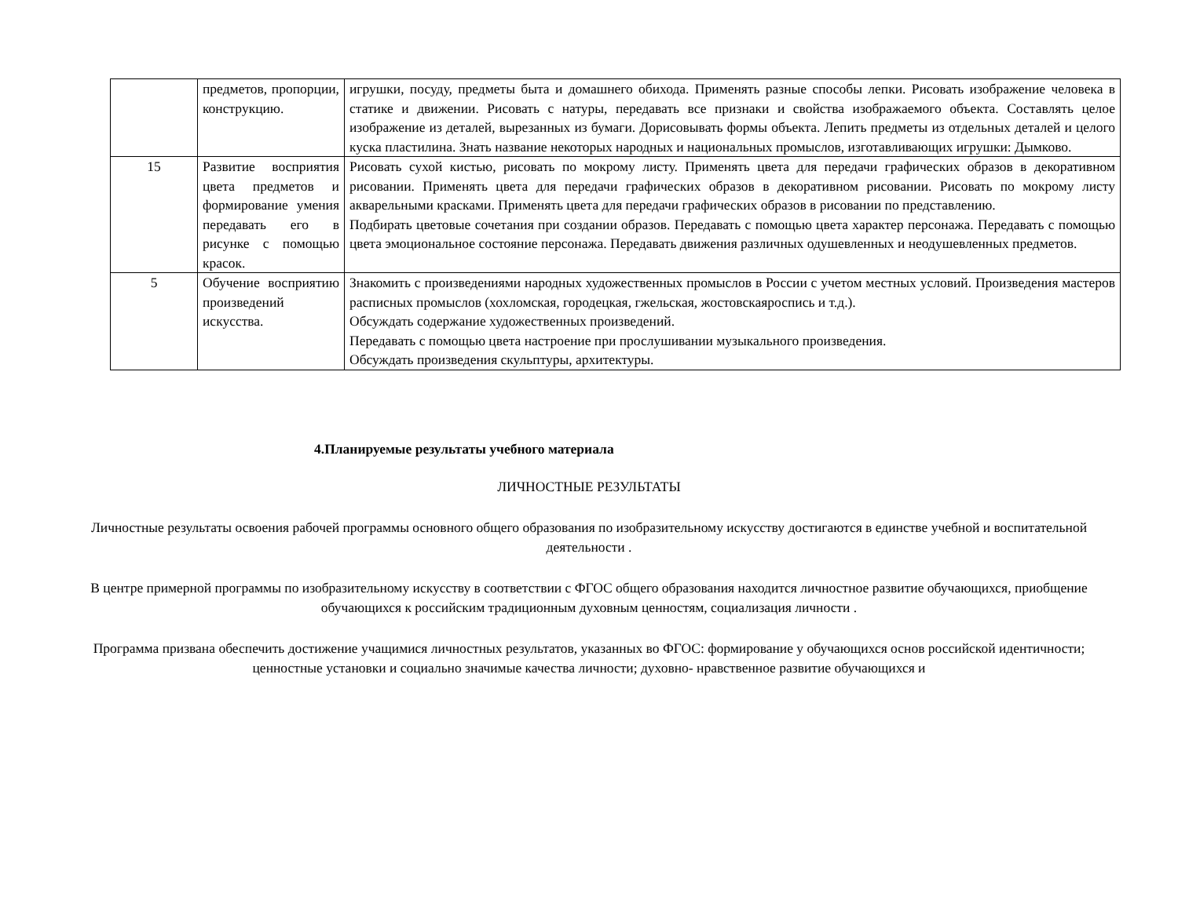| | предметов, пропорции, конструкцию. | игрушки, посуду, предметы быта и домашнего обихода. Применять разные способы лепки. Рисовать изображение человека в статике и движении. Рисовать с натуры, передавать все признаки и свойства изображаемого объекта. Составлять целое изображение из деталей, вырезанных из бумаги. Дорисовывать формы объекта. Лепить предметы из отдельных деталей и целого куска пластилина. Знать название некоторых народных и национальных промыслов, изготавливающих игрушки: Дымково. |
| 15 | Развитие восприятия цвета предметов и формирование умения передавать его в рисунке с помощью красок. | Рисовать сухой кистью, рисовать по мокрому листу. Применять цвета для передачи графических образов в декоративном рисовании. Применять цвета для передачи графических образов в декоративном рисовании. Рисовать по мокрому листу акварельными красками. Применять цвета для передачи графических образов в рисовании по представлению. Подбирать цветовые сочетания при создании образов. Передавать с помощью цвета характер персонажа. Передавать с помощью цвета эмоциональное состояние персонажа. Передавать движения различных одушевленных и неодушевленных предметов. |
| 5 | Обучение восприятию произведений искусства. | Знакомить с произведениями народных художественных промыслов в России с учетом местных условий. Произведения мастеров расписных промыслов (хохломская, городецкая, гжельская, жостовскаяроспись и т.д.). Обсуждать содержание художественных произведений. Передавать с помощью цвета настроение при прослушивании музыкального произведения. Обсуждать произведения скульптуры, архитектуры. |
4.Планируемые результаты учебного материала
ЛИЧНОСТНЫЕ РЕЗУЛЬТАТЫ
Личностные результаты освоения рабочей программы основного общего образования по изобразительному искусству достигаются в единстве учебной и воспитательной деятельности .
В центре примерной программы по изобразительному искусству в соответствии с ФГОС общего образования находится личностное развитие обучающихся, приобщение обучающихся к российским традиционным духовным ценностям, социализация личности .
Программа призвана обеспечить достижение учащимися личностных результатов, указанных во ФГОС: формирование у обучающихся основ российской идентичности; ценностные установки и социально значимые качества личности; духовно- нравственное развитие обучающихся и